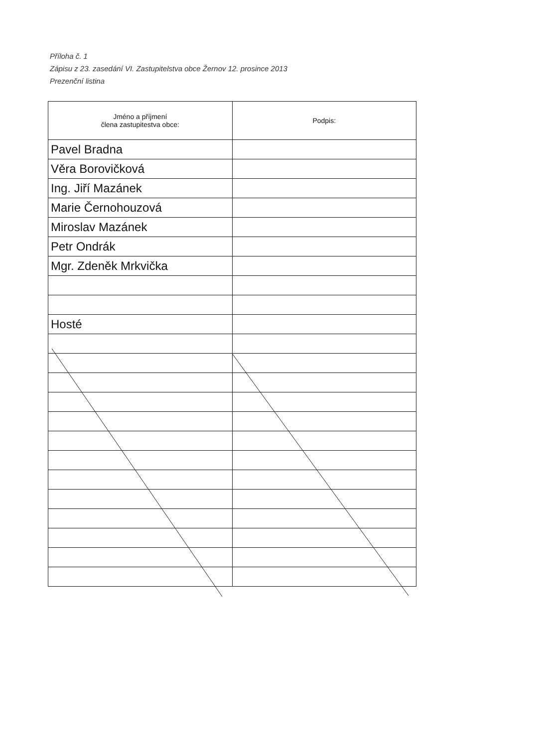Příloha č. 1
Zápisu z 23. zasedání VI. Zastupitelstva obce Žernov 12. prosince 2013
Prezenční listina
| Jméno a příjmení člena zastupitestva obce: | Podpis: |
| --- | --- |
| Pavel Bradna | |
| Věra Borovičková | |
| Ing. Jiří Mazánek | |
| Marie Černohouzová | |
| Miroslav Mazánek | |
| Petr Ondrák | |
| Mgr. Zdeněk Mrkvička | |
| Hosté | |